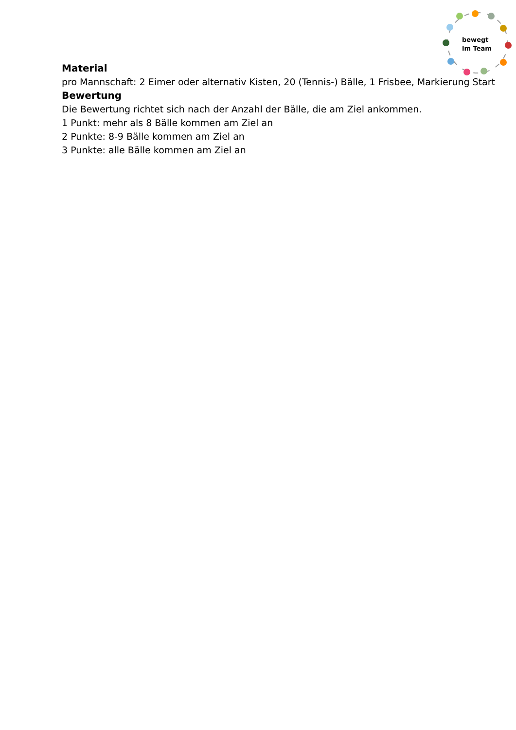bewegt
im Team
Material
pro Mannschaft: 2 Eimer oder alternativ Kisten, 20 (Tennis-) Bälle, 1 Frisbee, Markierung Start
Bewertung
Die Bewertung richtet sich nach der Anzahl der Bälle, die am Ziel ankommen.
1 Punkt: mehr als 8 Bälle kommen am Ziel an
2 Punkte: 8-9 Bälle kommen am Ziel an
3 Punkte: alle Bälle kommen am Ziel an